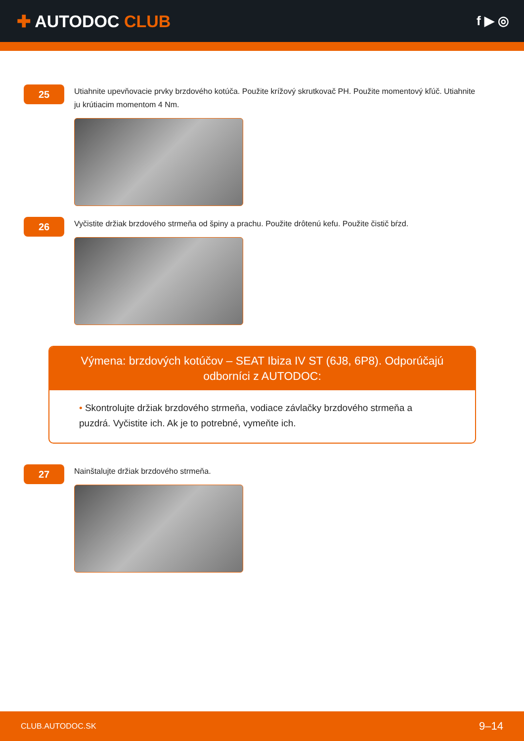✚ AUTODOC CLUB
f ▶ ◎
25
Utiahnite upevňovacie prvky brzdového kotúča. Použite krížový skrutkovač PH. Použite momentový kľúč. Utiahnite ju krútiacim momentom 4 Nm.
26
Vyčistite držiak brzdového strmeňa od špiny a prachu. Použite drôtenú kefu. Použite čistič bŕzd.
Výmena: brzdových kotúčov – SEAT Ibiza IV ST (6J8, 6P8). Odporúčajú odborníci z AUTODOC:
• Skontrolujte držiak brzdového strmeňa, vodiace závlačky brzdového strmeňa a puzdrá. Vyčistite ich. Ak je to potrebné, vymeňte ich.
27
Nainštalujte držiak brzdového strmeňa.
CLUB.AUTODOC.SK 9–14